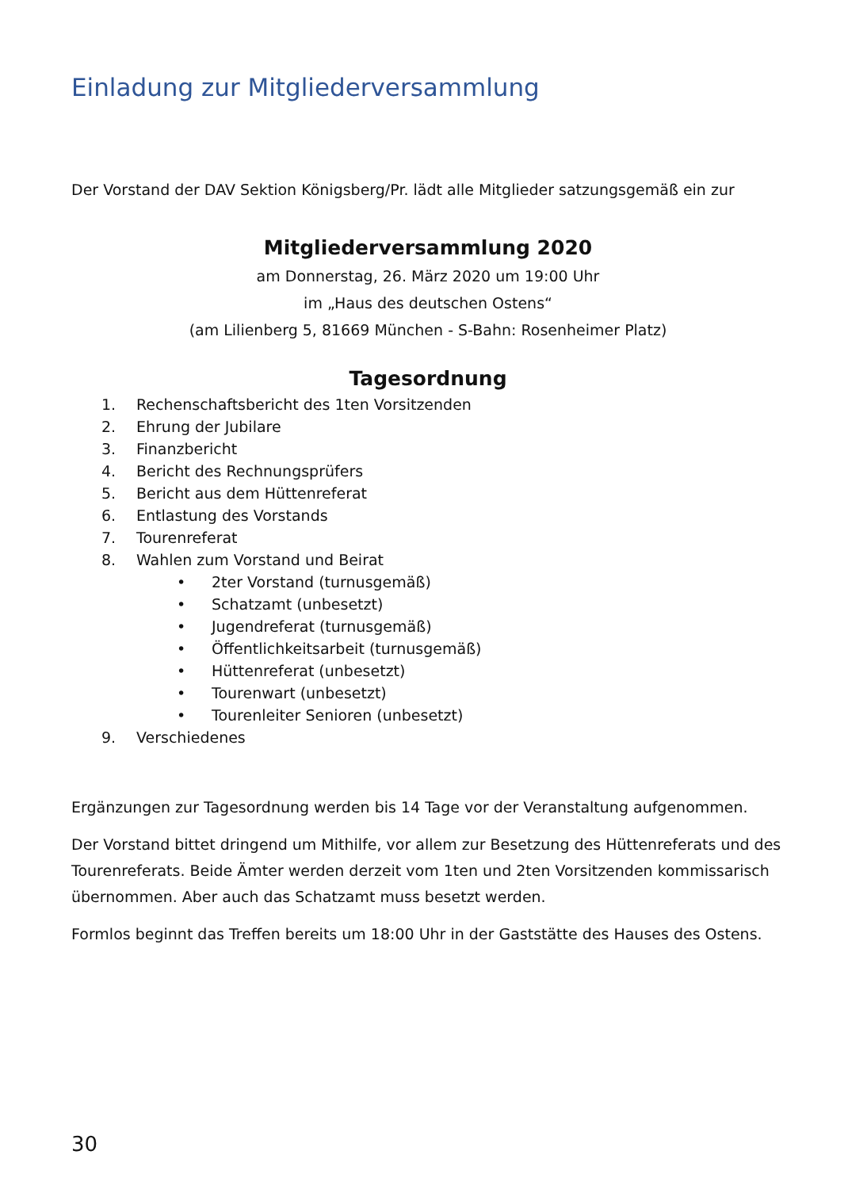Einladung zur Mitgliederversammlung
Der Vorstand der DAV Sektion Königsberg/Pr. lädt alle Mitglieder satzungsgemäß ein zur
Mitgliederversammlung 2020
am Donnerstag, 26. März 2020 um 19:00 Uhr
im „Haus des deutschen Ostens“
(am Lilienberg 5, 81669 München - S-Bahn: Rosenheimer Platz)
Tagesordnung
1. Rechenschaftsbericht des 1ten Vorsitzenden
2. Ehrung der Jubilare
3. Finanzbericht
4. Bericht des Rechnungsprüfers
5. Bericht aus dem Hüttenreferat
6. Entlastung des Vorstands
7. Tourenreferat
8. Wahlen zum Vorstand und Beirat
• 2ter Vorstand (turnusgemäß)
• Schatzamt (unbesetzt)
• Jugendreferat (turnusgemäß)
• Öffentlichkeitsarbeit (turnusgemäß)
• Hüttenreferat (unbesetzt)
• Tourenwart (unbesetzt)
• Tourenleiter Senioren (unbesetzt)
9. Verschiedenes
Ergänzungen zur Tagesordnung werden bis 14 Tage vor der Veranstaltung aufgenommen.
Der Vorstand bittet dringend um Mithilfe, vor allem zur Besetzung des Hüttenreferats und des Tourenreferats. Beide Ämter werden derzeit vom 1ten und 2ten Vorsitzenden kommissarisch übernommen. Aber auch das Schatzamt muss besetzt werden.
Formlos beginnt das Treffen bereits um 18:00 Uhr in der Gaststätte des Hauses des Ostens.
30